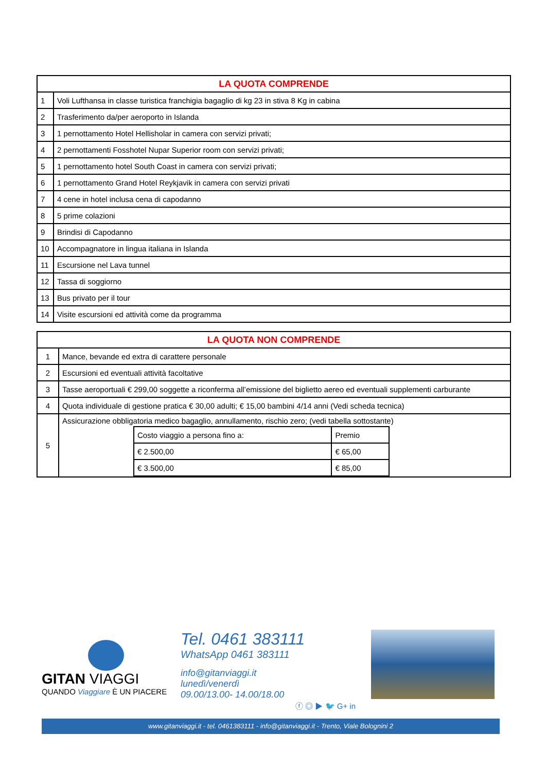| LA QUOTA COMPRENDE | |
| --- | --- |
| 1 | Voli Lufthansa in classe turistica franchigia bagaglio di kg 23 in stiva 8 Kg in cabina |
| 2 | Trasferimento da/per aeroporto in Islanda |
| 3 | 1 pernottamento Hotel Hellisholar in camera con servizi privati; |
| 4 | 2 pernottamenti Fosshotel Nupar Superior room con servizi privati; |
| 5 | 1 pernottamento hotel South Coast in camera con servizi privati; |
| 6 | 1 pernottamento Grand Hotel Reykjavik in camera con servizi privati |
| 7 | 4 cene in hotel inclusa cena di capodanno |
| 8 | 5 prime colazioni |
| 9 | Brindisi di Capodanno |
| 10 | Accompagnatore in lingua italiana in Islanda |
| 11 | Escursione nel Lava tunnel |
| 12 | Tassa di soggiorno |
| 13 | Bus privato per il tour |
| 14 | Visite escursioni ed attività come da programma |
| LA QUOTA NON COMPRENDE | |
| --- | --- |
| 1 | Mance, bevande ed extra di carattere personale |
| 2 | Escursioni ed eventuali attività facoltative |
| 3 | Tasse aeroportuali € 299,00 soggette a riconferma all’emissione del biglietto aereo ed eventuali supplementi carburante |
| 4 | Quota individuale di gestione pratica € 30,00 adulti; € 15,00 bambini 4/14 anni (Vedi scheda tecnica) |
| 5 | Assicurazione obbligatoria medico bagaglio, annullamento, rischio zero; (vedi tabella sottostante) / Costo viaggio a persona fino a: / Premio / / € 2.500,00 / € 65,00 / / € 3.500,00 / € 85,00 / |
GITAN VIAGGI
QUANDO Viaggiare È UN PIACERE
Tel. 0461 383111
WhatsApp 0461 383111
info@gitanviaggi.it
lunedì/venerdì
09.00/13.00- 14.00/18.00
ⓕ ◎ ▶ 🐦 G+ in
www.gitanviaggi.it - tel. 0461383111 - info@gitanviaggi.it - Trento, Viale Bolognini 2